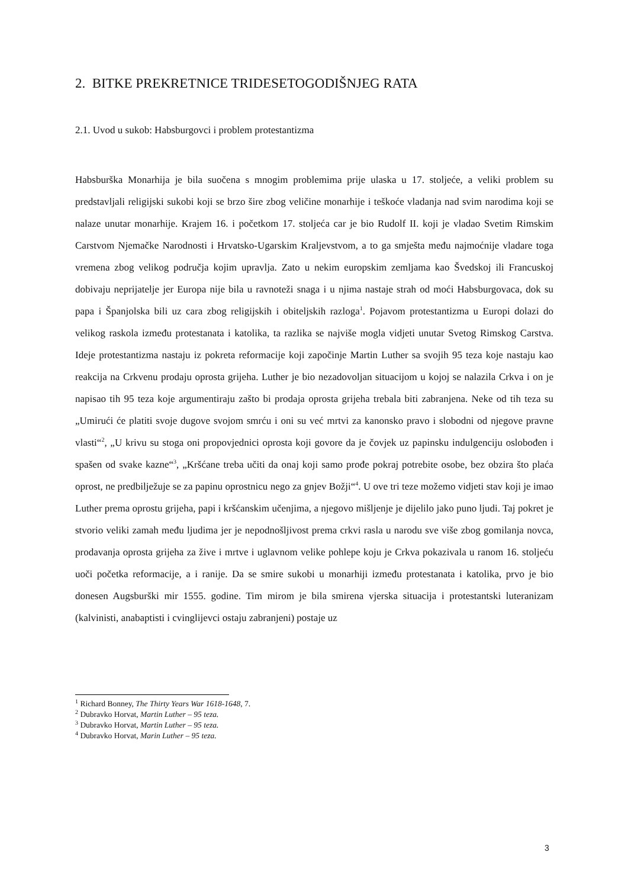2. BITKE PREKRETNICE TRIDESETOGODIŠNJEG RATA
2.1. Uvod u sukob: Habsburgovci i problem protestantizma
Habsburška Monarhija je bila suočena s mnogim problemima prije ulaska u 17. stoljeće, a veliki problem su predstavljali religijski sukobi koji se brzo šire zbog veličine monarhije i teškoće vladanja nad svim narodima koji se nalaze unutar monarhije. Krajem 16. i početkom 17. stoljeća car je bio Rudolf II. koji je vladao Svetim Rimskim Carstvom Njemačke Narodnosti i Hrvatsko-Ugarskim Kraljevstvom, a to ga smješta među najmoćnije vladare toga vremena zbog velikog područja kojim upravlja. Zato u nekim europskim zemljama kao Švedskoj ili Francuskoj dobivaju neprijatelje jer Europa nije bila u ravnoteži snaga i u njima nastaje strah od moći Habsburgovaca, dok su papa i Španjolska bili uz cara zbog religijskih i obiteljskih razloga<sup>1</sup>. Pojavom protestantizma u Europi dolazi do velikog raskola između protestanata i katolika, ta razlika se najviše mogla vidjeti unutar Svetog Rimskog Carstva. Ideje protestantizma nastaju iz pokreta reformacije koji započinje Martin Luther sa svojih 95 teza koje nastaju kao reakcija na Crkvenu prodaju oprosta grijeha. Luther je bio nezadovoljan situacijom u kojoj se nalazila Crkva i on je napisao tih 95 teza koje argumentiraju zašto bi prodaja oprosta grijeha trebala biti zabranjena. Neke od tih teza su „Umirući će platiti svoje dugove svojom smrću i oni su već mrtvi za kanonsko pravo i slobodni od njegove pravne vlasti“<sup>2</sup>, „U krivu su stoga oni propovjednici oprosta koji govore da je čovjek uz papinsku indulgenciju oslobođen i spašen od svake kazne“<sup>3</sup>, „Kršćane treba učiti da onaj koji samo prođe pokraj potrebite osobe, bez obzira što plaća oprost, ne predbilježuje se za papinu oprostnicu nego za gnjev Božji“<sup>4</sup>. U ove tri teze možemo vidjeti stav koji je imao Luther prema oprostu grijeha, papi i kršćanskim učenjima, a njegovo mišljenje je dijelilo jako puno ljudi. Taj pokret je stvorio veliki zamah među ljudima jer je nepodnošljivost prema crkvi rasla u narodu sve više zbog gomilanja novca, prodavanja oprosta grijeha za žive i mrtve i uglavnom velike pohlepe koju je Crkva pokazivala u ranom 16. stoljeću uoči početka reformacije, a i ranije. Da se smire sukobi u monarhiji između protestanata i katolika, prvo je bio donesen Augsburški mir 1555. godine. Tim mirom je bila smirena vjerska situacija i protestantski luteranizam (kalvinisti, anabaptisti i cvinglijevci ostaju zabranjeni) postaje uz
<sup>1</sup> Richard Bonney, The Thirty Years War 1618-1648, 7.
<sup>2</sup> Dubravko Horvat, Martin Luther – 95 teza.
<sup>3</sup> Dubravko Horvat, Martin Luther – 95 teza.
<sup>4</sup> Dubravko Horvat, Marin Luther – 95 teza.
3